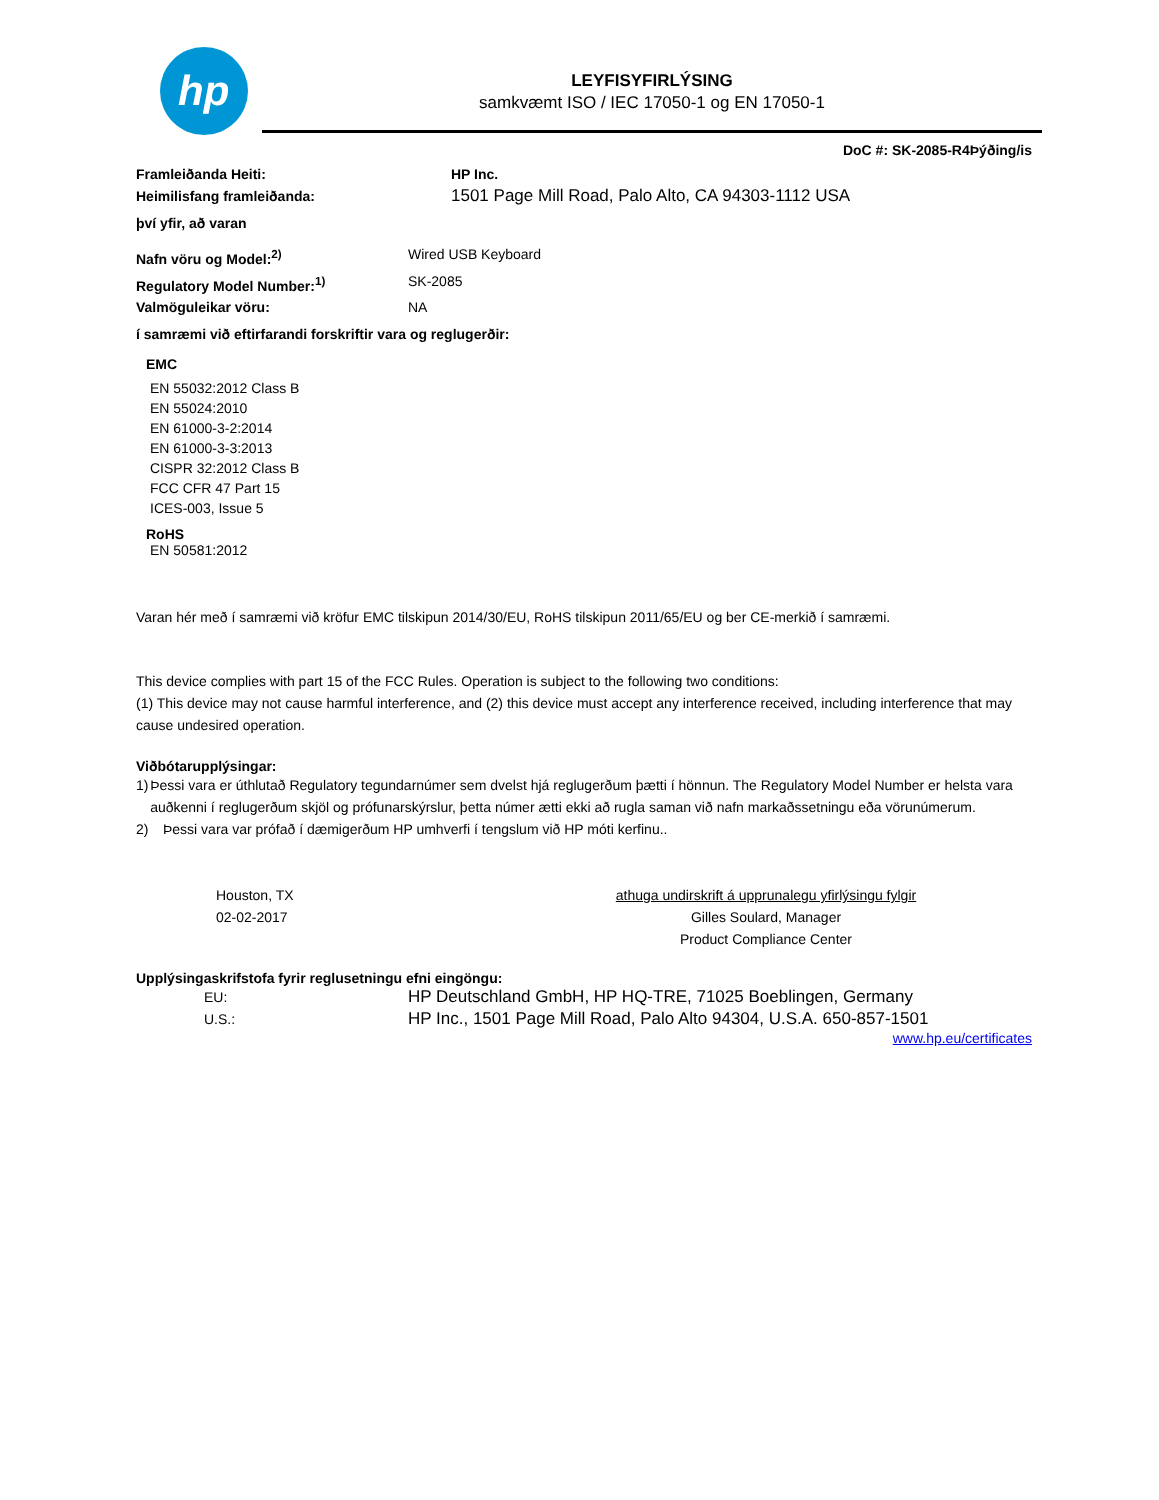hp
LEYFISYFIRLÝSING
samkvæmt ISO / IEC 17050-1 og EN 17050-1
DoC #: SK-2085-R4Þýðing/is
Framleiðanda Heiti: HP Inc.
Heimilisfang framleiðanda: 1501 Page Mill Road, Palo Alto, CA 94303-1112 USA
því yfir, að varan
Nafn vöru og Model:<sup>2)</sup> Wired USB Keyboard
Regulatory Model Number:<sup>1)</sup> SK-2085
Valmöguleikar vöru: NA
í samræmi við eftirfarandi forskriftir vara og reglugerðir:
EMC
EN 55032:2012 Class B
EN 55024:2010
EN 61000-3-2:2014
EN 61000-3-3:2013
CISPR 32:2012 Class B
FCC CFR 47 Part 15
ICES-003, Issue 5
RoHS
EN 50581:2012
Varan hér með í samræmi við kröfur EMC tilskipun 2014/30/EU, RoHS tilskipun 2011/65/EU og ber CE-merkið í samræmi.
This device complies with part 15 of the FCC Rules. Operation is subject to the following two conditions:
(1) This device may not cause harmful interference, and (2) this device must accept any interference received, including interference that may cause undesired operation.
Viðbótarupplýsingar:
1) Þessi vara er úthlutað Regulatory tegundarnúmer sem dvelst hjá reglugerðum þætti í hönnun. The Regulatory Model Number er helsta vara auðkenni í reglugerðum skjöl og prófunarskýrslur, þetta númer ætti ekki að rugla saman við nafn markaðssetningu eða vörunúmerum.
2) Þessi vara var prófað í dæmigerðum HP umhverfi í tengslum við HP móti kerfinu..
Houston, TX
02-02-2017
athuga undirskrift á upprunalegu yfirlýsingu fylgir
Gilles Soulard, Manager
Product Compliance Center
Upplýsingaskrifstofa fyrir reglusetningu efni eingöngu:
EU: HP Deutschland GmbH, HP HQ-TRE, 71025 Boeblingen, Germany
U.S.: HP Inc., 1501 Page Mill Road, Palo Alto 94304, U.S.A. 650-857-1501
www.hp.eu/certificates